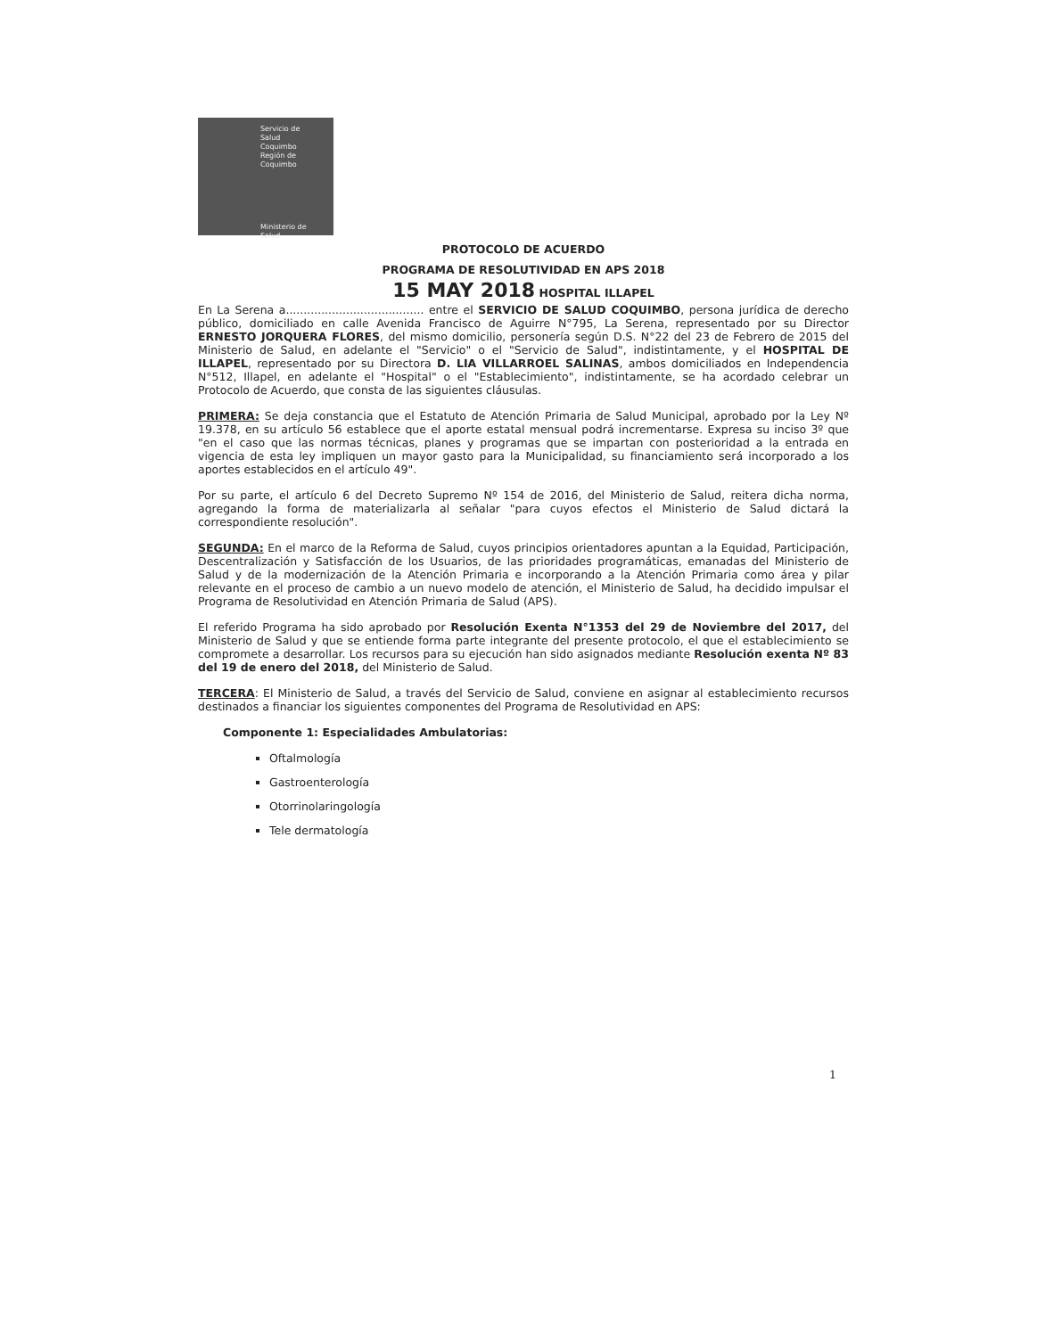Servicio de
Salud
Coquimbo
Región de Coquimbo
Ministerio de
Salud
PROTOCOLO DE ACUERDO
PROGRAMA DE RESOLUTIVIDAD EN APS 2018
15 MAY 2018 HOSPITAL ILLAPEL
En La Serena a....................................... entre el SERVICIO DE SALUD COQUIMBO, persona jurídica de derecho público, domiciliado en calle Avenida Francisco de Aguirre N°795, La Serena, representado por su Director ERNESTO JORQUERA FLORES, del mismo domicilio, personería según D.S. N°22 del 23 de Febrero de 2015 del Ministerio de Salud, en adelante el "Servicio" o el "Servicio de Salud", indistintamente, y el HOSPITAL DE ILLAPEL, representado por su Directora D. LIA VILLARROEL SALINAS, ambos domiciliados en Independencia N°512, Illapel, en adelante el "Hospital" o el "Establecimiento", indistintamente, se ha acordado celebrar un Protocolo de Acuerdo, que consta de las siguientes cláusulas.
PRIMERA: Se deja constancia que el Estatuto de Atención Primaria de Salud Municipal, aprobado por la Ley Nº 19.378, en su artículo 56 establece que el aporte estatal mensual podrá incrementarse. Expresa su inciso 3º que "en el caso que las normas técnicas, planes y programas que se impartan con posterioridad a la entrada en vigencia de esta ley impliquen un mayor gasto para la Municipalidad, su financiamiento será incorporado a los aportes establecidos en el artículo 49".
Por su parte, el artículo 6 del Decreto Supremo Nº 154 de 2016, del Ministerio de Salud, reitera dicha norma, agregando la forma de materializarla al señalar "para cuyos efectos el Ministerio de Salud dictará la correspondiente resolución".
SEGUNDA: En el marco de la Reforma de Salud, cuyos principios orientadores apuntan a la Equidad, Participación, Descentralización y Satisfacción de los Usuarios, de las prioridades programáticas, emanadas del Ministerio de Salud y de la modernización de la Atención Primaria e incorporando a la Atención Primaria como área y pilar relevante en el proceso de cambio a un nuevo modelo de atención, el Ministerio de Salud, ha decidido impulsar el Programa de Resolutividad en Atención Primaria de Salud (APS).
El referido Programa ha sido aprobado por Resolución Exenta N°1353 del 29 de Noviembre del 2017, del Ministerio de Salud y que se entiende forma parte integrante del presente protocolo, el que el establecimiento se compromete a desarrollar. Los recursos para su ejecución han sido asignados mediante Resolución exenta Nº 83 del 19 de enero del 2018, del Ministerio de Salud.
TERCERA: El Ministerio de Salud, a través del Servicio de Salud, conviene en asignar al establecimiento recursos destinados a financiar los siguientes componentes del Programa de Resolutividad en APS:
Componente 1: Especialidades Ambulatorias:
Oftalmología
Gastroenterología
Otorrinolaringología
Tele dermatología
1